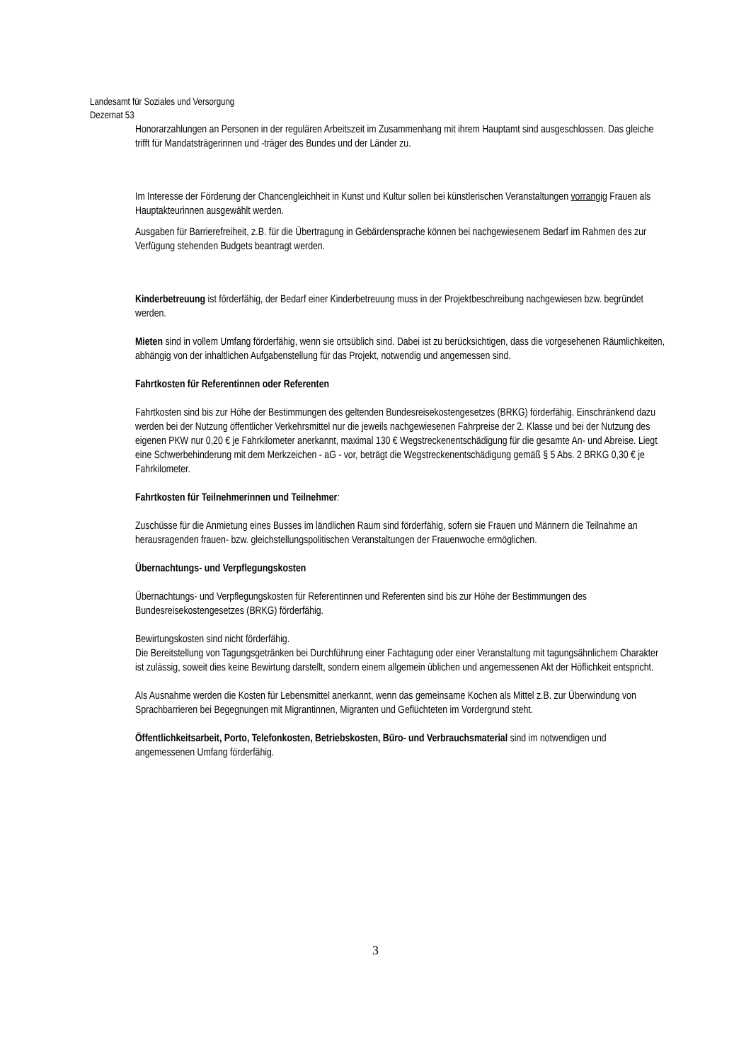Landesamt für Soziales und Versorgung
Dezernat 53
Honorarzahlungen an Personen in der regulären Arbeitszeit im Zusammenhang mit ihrem Hauptamt sind ausgeschlossen. Das gleiche trifft für Mandatsträgerinnen und -träger des Bundes und der Länder zu.
Im Interesse der Förderung der Chancengleichheit in Kunst und Kultur sollen bei künstlerischen Veranstaltungen vorrangig Frauen als Hauptakteurinnen ausgewählt werden.
Ausgaben für Barrierefreiheit, z.B. für die Übertragung in Gebärdensprache können bei nachgewiesenem Bedarf im Rahmen des zur Verfügung stehenden Budgets beantragt werden.
Kinderbetreuung ist förderfähig, der Bedarf einer Kinderbetreuung muss in der Projektbeschreibung nachgewiesen bzw. begründet werden.
Mieten sind in vollem Umfang förderfähig, wenn sie ortsüblich sind. Dabei ist zu berücksichtigen, dass die vorgesehenen Räumlichkeiten, abhängig von der inhaltlichen Aufgabenstellung für das Projekt, notwendig und angemessen sind.
Fahrtkosten für Referentinnen oder Referenten
Fahrtkosten sind bis zur Höhe der Bestimmungen des geltenden Bundesreisekostengesetzes (BRKG) förderfähig. Einschränkend dazu werden bei der Nutzung öffentlicher Verkehrsmittel nur die jeweils nachgewiesenen Fahrpreise der 2. Klasse und bei der Nutzung des eigenen PKW nur 0,20 € je Fahrkilometer anerkannt, maximal 130 € Wegstreckenentschädigung für die gesamte An- und Abreise. Liegt eine Schwerbehinderung mit dem Merkzeichen - aG - vor, beträgt die Wegstreckenentschädigung gemäß § 5 Abs. 2 BRKG 0,30 € je Fahrkilometer.
Fahrtkosten für Teilnehmerinnen und Teilnehmer:
Zuschüsse für die Anmietung eines Busses im ländlichen Raum sind förderfähig, sofern sie Frauen und Männern die Teilnahme an herausragenden frauen- bzw. gleichstellungspolitischen Veranstaltungen der Frauenwoche ermöglichen.
Übernachtungs- und Verpflegungskosten
Übernachtungs- und Verpflegungskosten für Referentinnen und Referenten sind bis zur Höhe der Bestimmungen des Bundesreisekostengesetzes (BRKG) förderfähig.
Bewirtungskosten sind nicht förderfähig.
Die Bereitstellung von Tagungsgetränken bei Durchführung einer Fachtagung oder einer Veranstaltung mit tagungsähnlichem Charakter ist zulässig, soweit dies keine Bewirtung darstellt, sondern einem allgemein üblichen und angemessenen Akt der Höflichkeit entspricht.
Als Ausnahme werden die Kosten für Lebensmittel anerkannt, wenn das gemeinsame Kochen als Mittel z.B. zur Überwindung von Sprachbarrieren bei Begegnungen mit Migrantinnen, Migranten und Geflüchteten im Vordergrund steht.
Öffentlichkeitsarbeit, Porto, Telefonkosten, Betriebskosten, Büro- und Verbrauchsmaterial sind im notwendigen und angemessenen Umfang förderfähig.
3